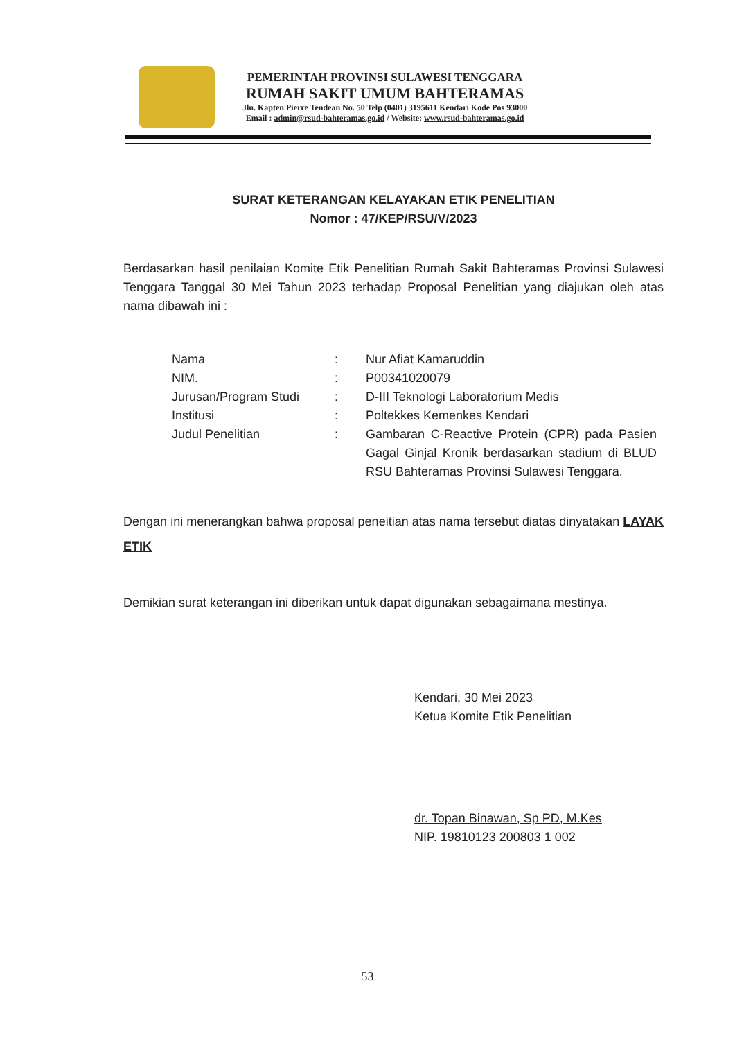PEMERINTAH PROVINSI SULAWESI TENGGARA
RUMAH SAKIT UMUM BAHTERAMAS
Jln. Kapten Pierre Tendean No. 50 Telp (0401) 3195611 Kendari Kode Pos 93000
Email : admin@rsud-bahteramas.go.id / Website: www.rsud-bahteramas.go.id
SURAT KETERANGAN KELAYAKAN ETIK PENELITIAN
Nomor : 47/KEP/RSU/V/2023
Berdasarkan hasil penilaian Komite Etik Penelitian Rumah Sakit Bahteramas Provinsi Sulawesi Tenggara Tanggal 30 Mei Tahun 2023 terhadap Proposal Penelitian yang diajukan oleh atas nama dibawah ini :
| Nama | : | Nur Afiat Kamaruddin |
| NIM. | : | P00341020079 |
| Jurusan/Program Studi | : | D-III Teknologi Laboratorium Medis |
| Institusi | : | Poltekkes Kemenkes Kendari |
| Judul Penelitian | : | Gambaran C-Reactive Protein (CPR) pada Pasien Gagal Ginjal Kronik berdasarkan stadium di BLUD RSU Bahteramas Provinsi Sulawesi Tenggara. |
Dengan ini menerangkan bahwa proposal peneitian atas nama tersebut diatas dinyatakan LAYAK ETIK
Demikian surat keterangan ini diberikan untuk dapat digunakan sebagaimana mestinya.
Kendari, 30 Mei 2023
Ketua Komite Etik Penelitian
dr. Topan Binawan, Sp PD, M.Kes
NIP. 19810123 200803 1 002
53